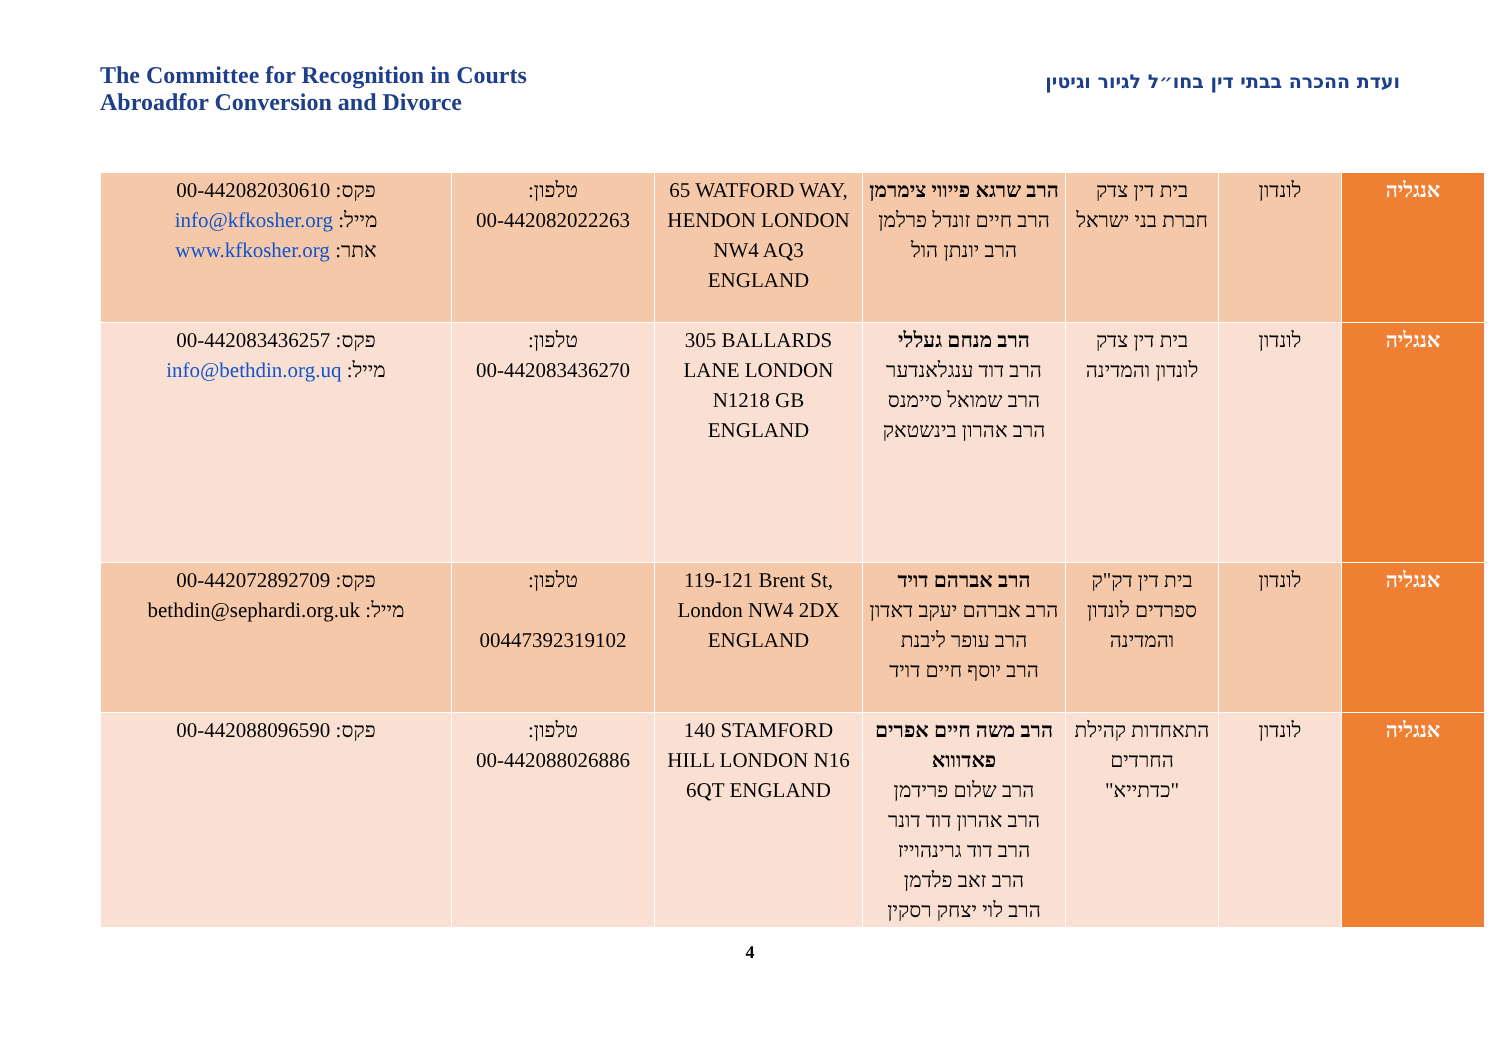The Committee for Recognition in Courts
Abroadfor Conversion and Divorce
ועדת ההכרה בבתי דין בחו״ל לגיור וגיטין
| אנגליה | לונדון | בית דין צדק חברת בני ישראל | הרב שרגא פייווי צימרמן הרב חיים זונדל פרלמן הרב יונתן הול | 65 WATFORD WAY, HENDON LONDON NW4 AQ3 ENGLAND | טלפון: 00-442082022263 | פקס: 00-442082030610 מייל: info@kfkosher.org אתר: www.kfkosher.org |
| אנגליה | לונדון | בית דין צדק לונדון והמדינה | הרב מנחם געללי הרב דוד ענגלאנדער הרב שמואל סיימנס הרב אהרון בינשטאק | 305 BALLARDS LANE LONDON N1218 GB ENGLAND | טלפון: 00-442083436270 | פקס: 00-442083436257 מייל: info@bethdin.org.uq |
| אנגליה | לונדון | בית דין דק"ק ספרדים לונדון והמדינה | הרב אברהם דויד הרב אברהם יעקב דאדון הרב עופר ליבנת הרב יוסף חיים דויד | 119-121 Brent St, London NW4 2DX ENGLAND | טלפון: 00447392319102 | פקס: 00-442072892709 מייל: bethdin@sephardi.org.uk |
| אנגליה | לונדון | התאחדות קהילת החרדים "כדתייא" | הרב משה חיים אפרים פאדוווא הרב שלום פרידמן הרב אהרון דוד דונר הרב דוד גרינהוייז הרב זאב פלדמן הרב לוי יצחק רסקין | 140 STAMFORD HILL LONDON N16 6QT ENGLAND | טלפון: 00-442088026886 | פקס: 00-442088096590 |
4